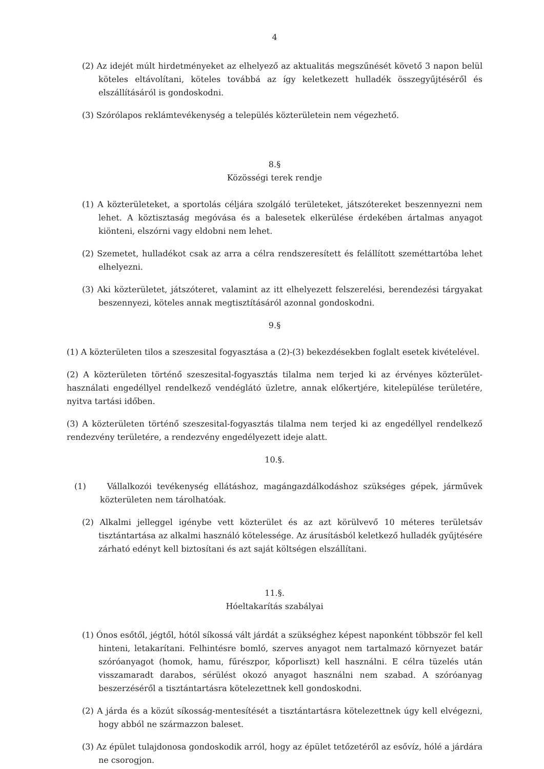4
(2) Az idejét múlt hirdetményeket az elhelyező az aktualitás megszűnését követő 3 napon belül köteles eltávolítani, köteles továbbá az így keletkezett hulladék összegyűjtéséről és elszállításáról is gondoskodni.
(3) Szórólapos reklámtevékenység a település közterületein nem végezhető.
8.§
Közösségi terek rendje
(1) A közterületeket, a sportolás céljára szolgáló területeket, játszótereket beszennyezni nem lehet. A köztisztaság megóvása és a balesetek elkerülése érdekében ártalmas anyagot kiönteni, elszórni vagy eldobni nem lehet.
(2) Szemetet, hulladékot csak az arra a célra rendszeresített és felállított szeméttartóba lehet elhelyezni.
(3) Aki közterületet, játszóteret, valamint az itt elhelyezett felszerelési, berendezési tárgyakat beszennyezi, köteles annak megtisztításáról azonnal gondoskodni.
9.§
(1) A közterületen tilos a szeszesital fogyasztása a (2)-(3) bekezdésekben foglalt esetek kivételével.
(2) A közterületen történő szeszesital-fogyasztás tilalma nem terjed ki az érvényes közterület-használati engedéllyel rendelkező vendéglátó üzletre, annak előkertjére, kitelepülése területére, nyitva tartási időben.
(3) A közterületen történő szeszesital-fogyasztás tilalma nem terjed ki az engedéllyel rendelkező rendezvény területére, a rendezvény engedélyezett ideje alatt.
10.§.
(1) Vállalkozói tevékenység ellátáshoz, magángazdálkodáshoz szükséges gépek, járművek közterületen nem tárolhatóak.
(2) Alkalmi jelleggel igénybe vett közterület és az azt körülvevő 10 méteres területsáv tisztántartása az alkalmi használó kötelessége. Az árusításból keletkező hulladék gyűjtésére zárható edényt kell biztosítani és azt saját költségen elszállítani.
11.§.
Hóeltakarítás szabályai
(1) Ónos esőtől, jégtől, hótól síkossá vált járdát a szükséghez képest naponként többször fel kell hinteni, letakarítani. Felhintésre bomló, szerves anyagot nem tartalmazó környezet batár szóróanyagot (homok, hamu, fűrészpor, kőporliszt) kell használni. E célra tüzelés után visszamaradt darabos, sérülést okozó anyagot használni nem szabad. A szóróanyag beszerzéséről a tisztántartásra kötelezettnek kell gondoskodni.
(2) A járda és a közút síkosság-mentesítését a tisztántartásra kötelezettnek úgy kell elvégezni, hogy abból ne származzon baleset.
(3) Az épület tulajdonosa gondoskodik arról, hogy az épület tetőzetéről az esővíz, hólé a járdára ne csorogjon.